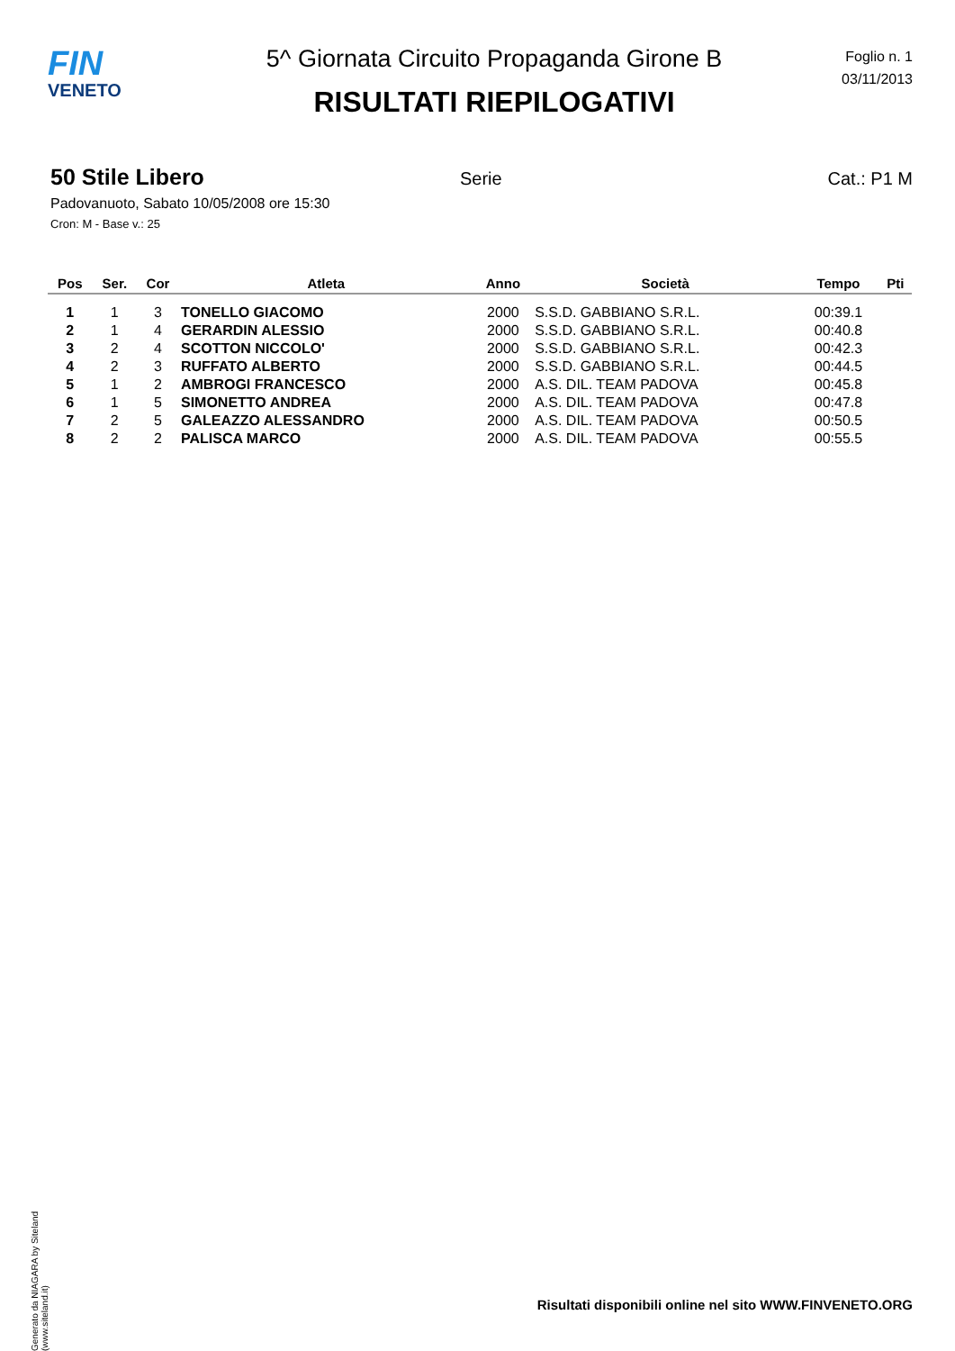FIN
VENETO
5^ Giornata Circuito Propaganda Girone B
RISULTATI RIEPILOGATIVI
Foglio n. 1
03/11/2013
50 Stile Libero Serie Cat.: P1 M
Padovanuoto, Sabato 10/05/2008 ore 15:30
Cron: M - Base v.: 25
| Pos | Ser. | Cor | Atleta | Anno | Società | Tempo | Pti |
| --- | --- | --- | --- | --- | --- | --- | --- |
| 1 | 1 | 3 | TONELLO GIACOMO | 2000 | S.S.D. GABBIANO S.R.L. | 00:39.1 | |
| 2 | 1 | 4 | GERARDIN ALESSIO | 2000 | S.S.D. GABBIANO S.R.L. | 00:40.8 | |
| 3 | 2 | 4 | SCOTTON NICCOLO' | 2000 | S.S.D. GABBIANO S.R.L. | 00:42.3 | |
| 4 | 2 | 3 | RUFFATO ALBERTO | 2000 | S.S.D. GABBIANO S.R.L. | 00:44.5 | |
| 5 | 1 | 2 | AMBROGI FRANCESCO | 2000 | A.S. DIL. TEAM PADOVA | 00:45.8 | |
| 6 | 1 | 5 | SIMONETTO ANDREA | 2000 | A.S. DIL. TEAM PADOVA | 00:47.8 | |
| 7 | 2 | 5 | GALEAZZO ALESSANDRO | 2000 | A.S. DIL. TEAM PADOVA | 00:50.5 | |
| 8 | 2 | 2 | PALISCA MARCO | 2000 | A.S. DIL. TEAM PADOVA | 00:55.5 | |
Generato da NIAGARA by Siteland (www.siteland.it)
Risultati disponibili online nel sito WWW.FINVENETO.ORG